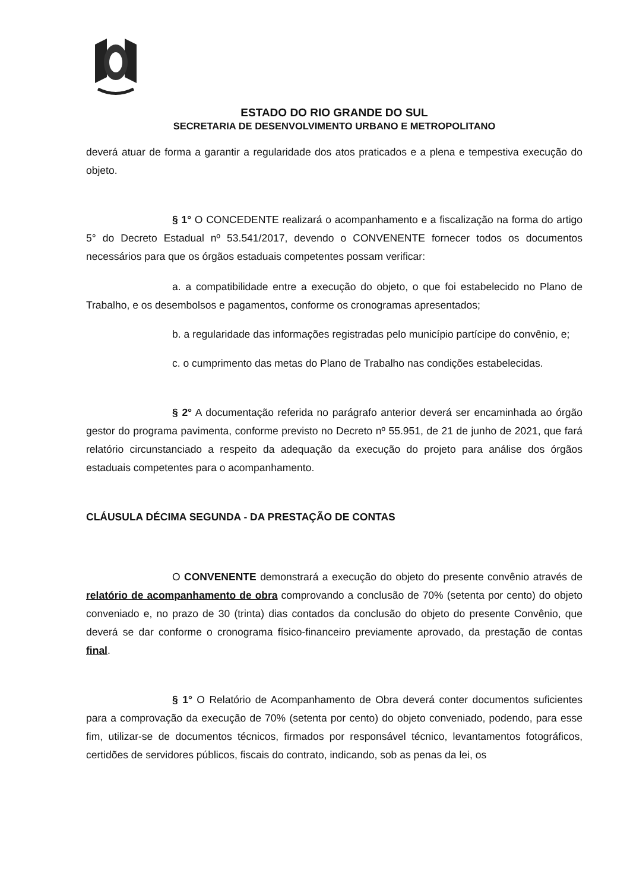ESTADO DO RIO GRANDE DO SUL
SECRETARIA DE DESENVOLVIMENTO URBANO E METROPOLITANO
deverá atuar de forma a garantir a regularidade dos atos praticados e a plena e tempestiva execução do objeto.
§ 1° O CONCEDENTE realizará o acompanhamento e a fiscalização na forma do artigo 5° do Decreto Estadual nº 53.541/2017, devendo o CONVENENTE fornecer todos os documentos necessários para que os órgãos estaduais competentes possam verificar:
a. a compatibilidade entre a execução do objeto, o que foi estabelecido no Plano de Trabalho, e os desembolsos e pagamentos, conforme os cronogramas apresentados;
b. a regularidade das informações registradas pelo município partícipe do convênio, e;
c. o cumprimento das metas do Plano de Trabalho nas condições estabelecidas.
§ 2° A documentação referida no parágrafo anterior deverá ser encaminhada ao órgão gestor do programa pavimenta, conforme previsto no Decreto nº 55.951, de 21 de junho de 2021, que fará relatório circunstanciado a respeito da adequação da execução do projeto para análise dos órgãos estaduais competentes para o acompanhamento.
CLÁUSULA DÉCIMA SEGUNDA - DA PRESTAÇÃO DE CONTAS
O CONVENENTE demonstrará a execução do objeto do presente convênio através de relatório de acompanhamento de obra comprovando a conclusão de 70% (setenta por cento) do objeto conveniado e, no prazo de 30 (trinta) dias contados da conclusão do objeto do presente Convênio, que deverá se dar conforme o cronograma físico-financeiro previamente aprovado, da prestação de contas final.
§ 1° O Relatório de Acompanhamento de Obra deverá conter documentos suficientes para a comprovação da execução de 70% (setenta por cento) do objeto conveniado, podendo, para esse fim, utilizar-se de documentos técnicos, firmados por responsável técnico, levantamentos fotográficos, certidões de servidores públicos, fiscais do contrato, indicando, sob as penas da lei, os